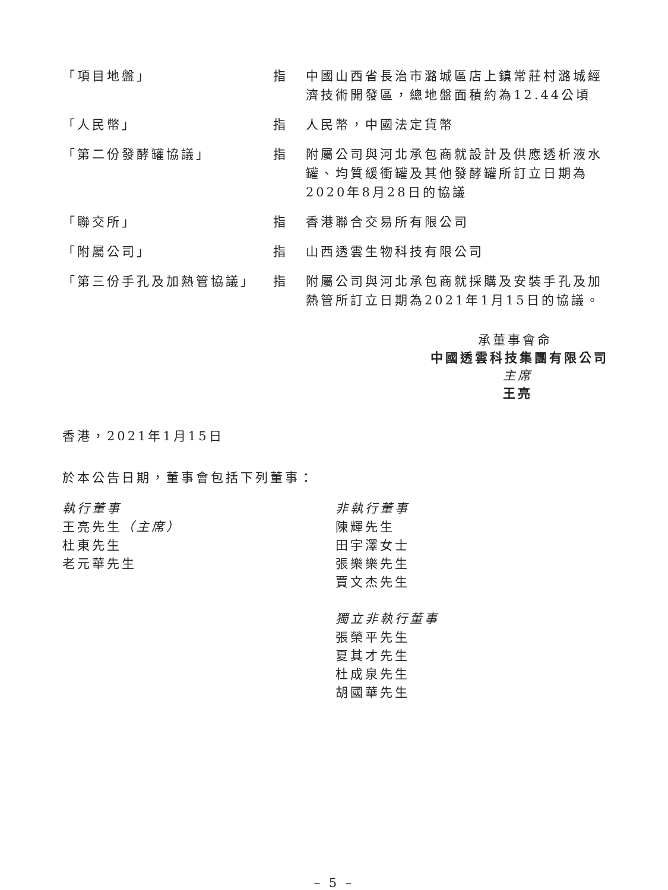| 「項目地盤」 | 指 | 中國山西省長治市潞城區店上鎮常莊村潞城經濟技術開發區，總地盤面積約為12.44公頃 |
| 「人民幣」 | 指 | 人民幣，中國法定貨幣 |
| 「第二份發酵罐協議」 | 指 | 附屬公司與河北承包商就設計及供應透析液水罐、均質緩衝罐及其他發酵罐所訂立日期為2020年8月28日的協議 |
| 「聯交所」 | 指 | 香港聯合交易所有限公司 |
| 「附屬公司」 | 指 | 山西透雲生物科技有限公司 |
| 「第三份手孔及加熱管協議」 | 指 | 附屬公司與河北承包商就採購及安裝手孔及加熱管所訂立日期為2021年1月15日的協議。 |
承董事會命
中國透雲科技集團有限公司
主席
王亮
香港，2021年1月15日
於本公告日期，董事會包括下列董事：
執行董事
王亮先生（主席）
杜東先生
老元華先生
非執行董事
陳輝先生
田宇澤女士
張樂樂先生
賈文杰先生
獨立非執行董事
張榮平先生
夏其才先生
杜成泉先生
胡國華先生
– 5 –